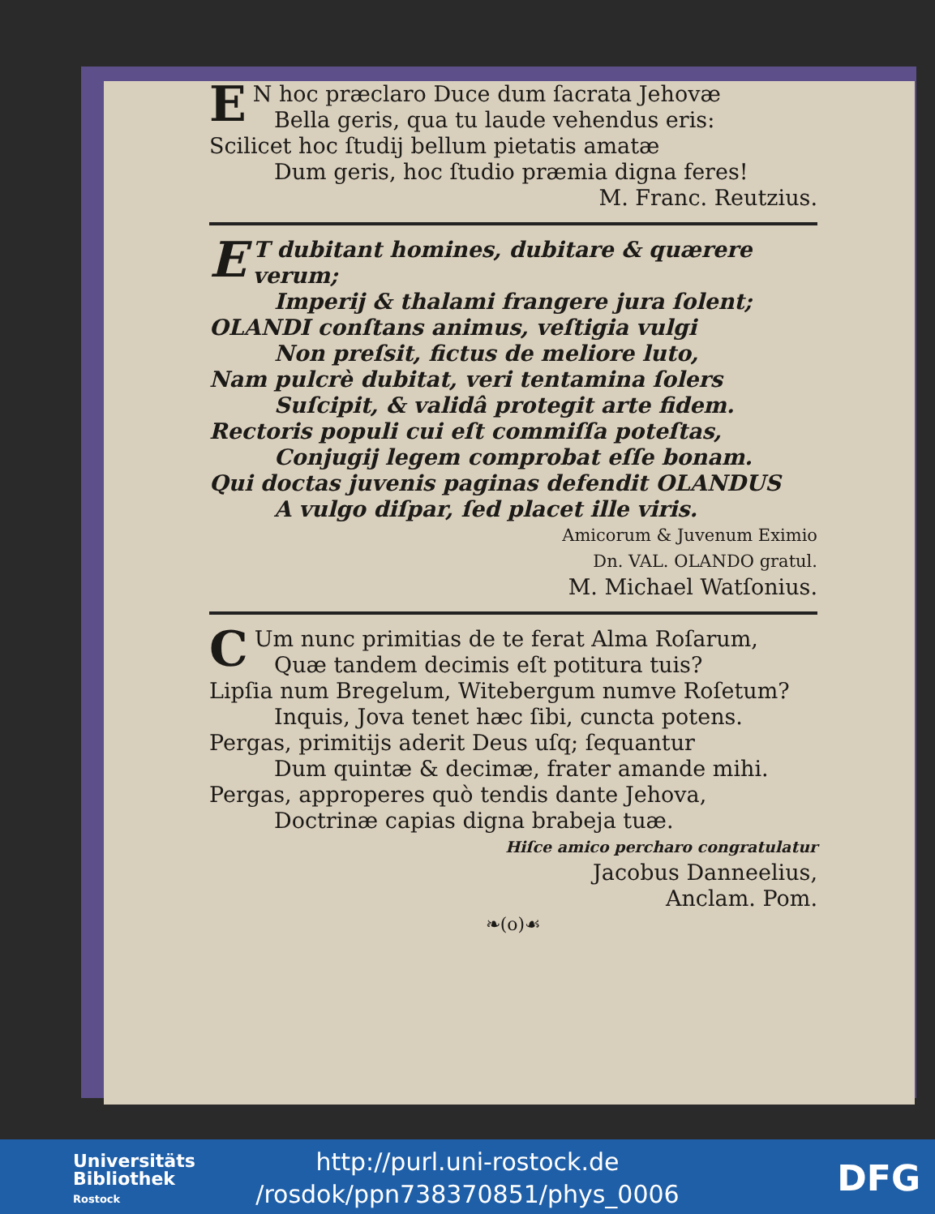EN hoc præclaro Duce dum ſacrata Jehovæ
Bella geris, qua tu laude vehendus eris:
Scilicet hoc ſtudij bellum pietatis amatæ
Dum geris, hoc ſtudio præmia digna feres!
M. Franc. Reutzius.
ET dubitant homines, dubitare & quærere verum;
Imperij & thalami frangere jura ſolent;
OLANDI conſtans animus, veſtigia vulgi
Non preſsit, fictus de meliore luto,
Nam pulcrè dubitat, veri tentamina ſolers
Suſcipit, & validâ protegit arte fidem.
Rectoris populi cui eſt commiſſa poteſtas,
Conjugij legem comprobat eſſe bonam.
Qui doctas juvenis paginas defendit OLANDUS
A vulgo diſpar, ſed placet ille viris.
Amicorum & Juvenum Eximio
Dn. VAL. OLANDO gratul.
M. Michael Watſonius.
CUm nunc primitias de te ferat Alma Roſarum,
Quæ tandem decimis eſt potitura tuis?
Lipſia num Bregelum, Witebergum numve Roſetum?
Inquis, Jova tenet hæc ſibi, cuncta potens.
Pergas, primitijs aderit Deus uſq; ſequantur
Dum quintæ & decimæ, frater amande mihi.
Pergas, approperes quò tendis dante Jehova,
Doctrinæ capias digna brabeja tuæ.
Hiſce amico percharo congratulatur
Jacobus Danneelius,
Anclam. Pom.
❧(o)☙
Universitäts
Bibliothek
Rostock
http://purl.uni-rostock.de
/rosdok/ppn738370851/phys_0006
DFG